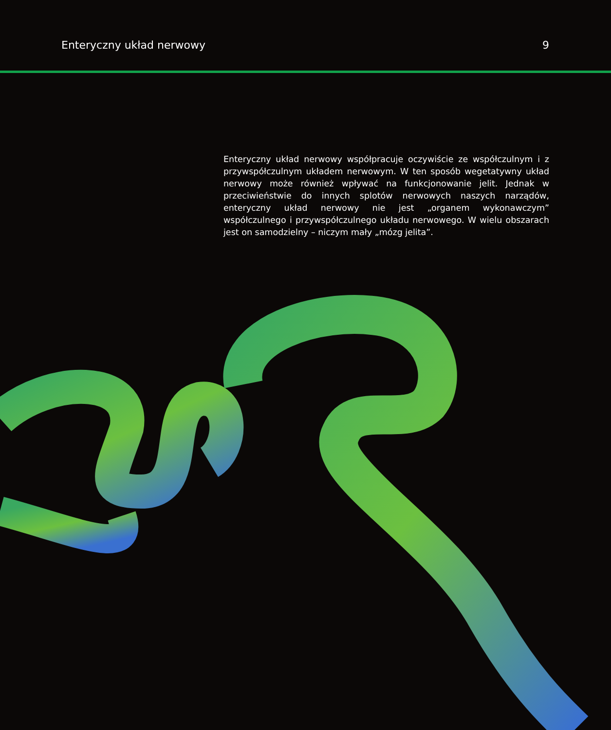Enteryczny układ nerwowy 9
Enteryczny układ nerwowy współpracuje oczywiście ze współczulnym i z przywspółczulnym układem nerwowym. W ten sposób wegetatywny układ nerwowy może również wpływać na funkcjonowanie jelit. Jednak w przeciwieństwie do innych splotów nerwowych naszych narządów, enteryczny układ nerwowy nie jest „organem wykonawczym” współczulnego i przywspółczulnego układu nerwowego. W wielu obszarach jest on samodzielny – niczym mały „mózg jelita”.